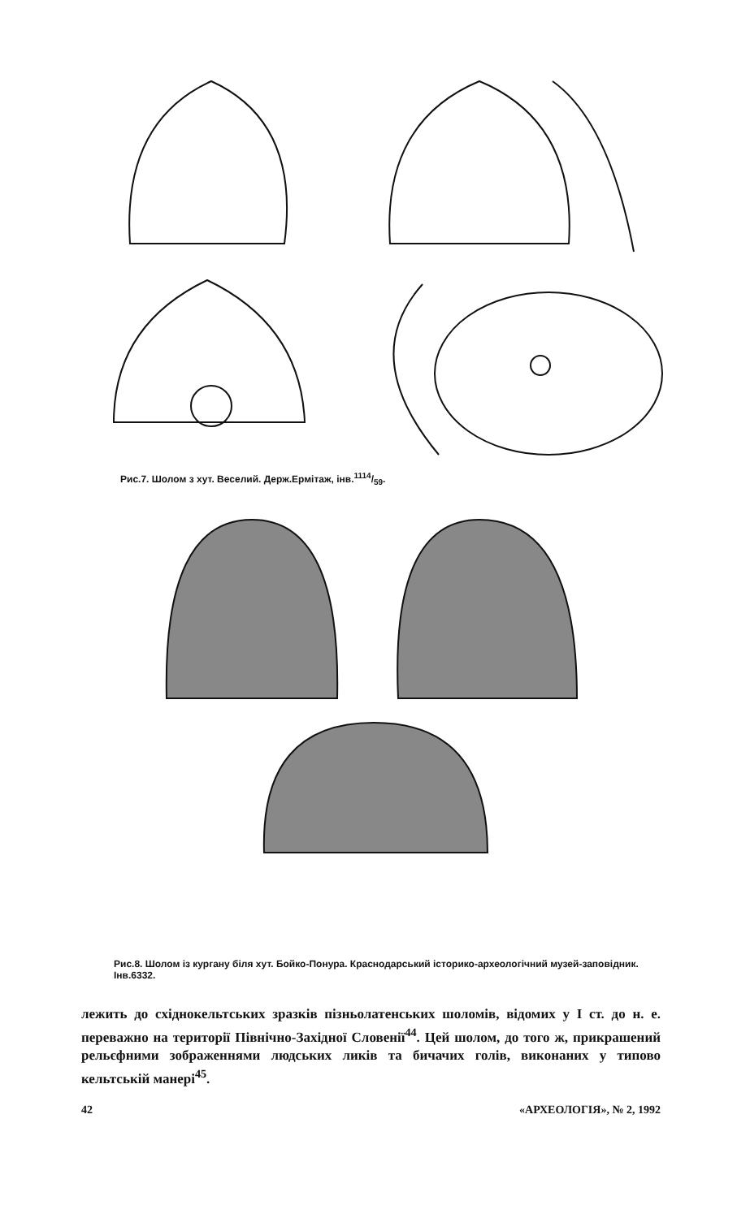Рис.7. Шолом з хут. Веселий. Держ.Ермітаж, інв.1114/59.
Рис.8. Шолом із кургану біля хут. Бойко-Понура. Краснодарський історико-археологічний музей-заповідник. Інв.6332.
лежить до східнокельтських зразків пізньолатенських шоломів, відомих у I ст. до н. е. переважно на території Північно-Західної Словенії<sup>44</sup>. Цей шолом, до того ж, прикрашений рельєфними зображеннями людських ликів та бичачих голів, виконаних у типово кельтській манері<sup>45</sup>.
42 «АРХЕОЛОГІЯ», № 2, 1992